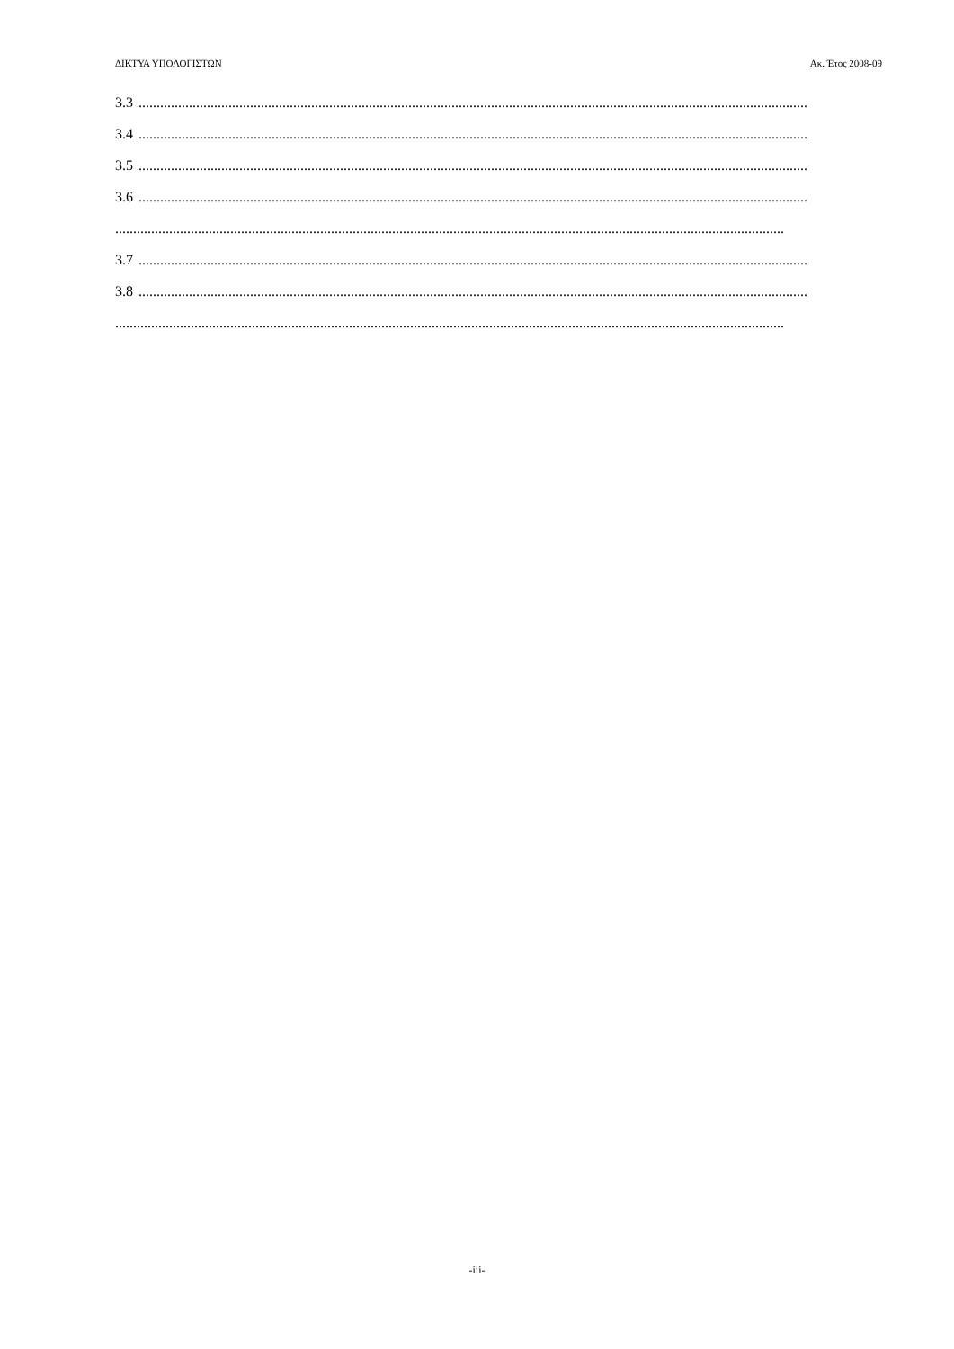ΔΙΚΤΥΑ ΥΠΟΛΟΓΙΣΤΩΝ Ακ. Έτος 2008-09
3.3..........................................................................................................................................................................................
3.4..........................................................................................................................................................................................
3.5..........................................................................................................................................................................................
3.6..........................................................................................................................................................................................
..........................................................................................................................................................................................
3.7..........................................................................................................................................................................................
3.8..........................................................................................................................................................................................
..........................................................................................................................................................................................
-iii-